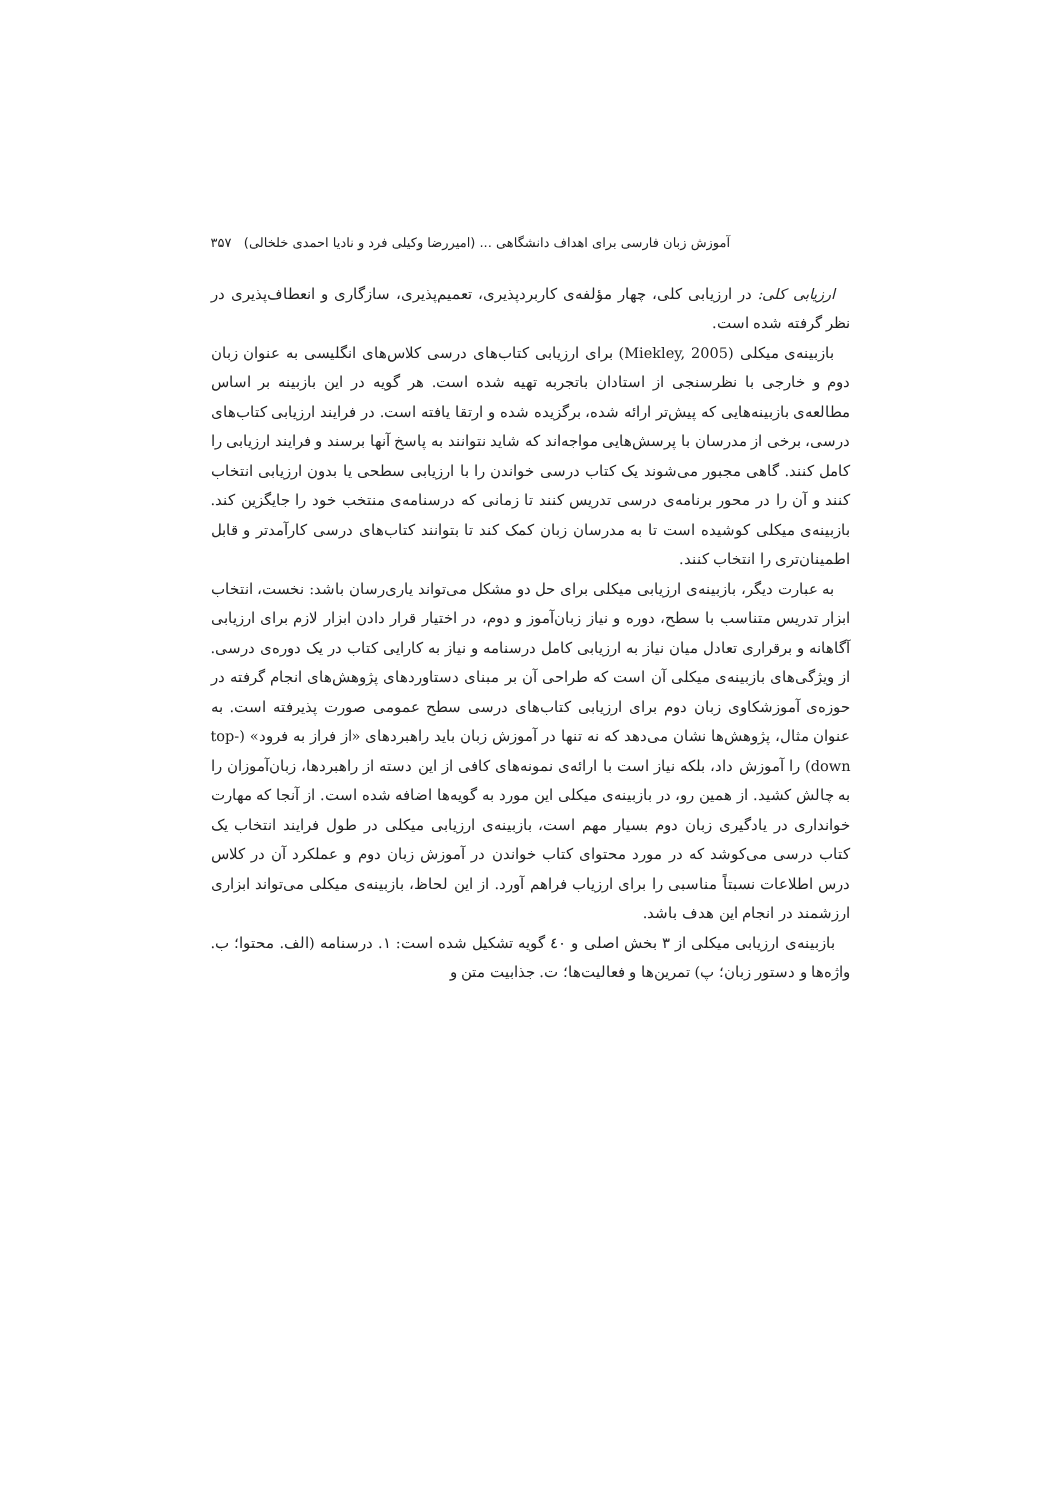آموزش زبان فارسی برای اهداف دانشگاهی ... (امیررضا وکیلی فرد و نادیا احمدی خلخالی) ۳۵۷
ارزیابی کلی: در ارزیابی کلی، چهار مؤلفه‌ی کاربردپذیری، تعمیم‌پذیری، سازگاری و انعطاف‌پذیری در نظر گرفته شده است.
بازبینه‌ی میکلی (Miekley, 2005) برای ارزیابی کتاب‌های درسی کلاس‌های انگلیسی به عنوان زبان دوم و خارجی با نظرسنجی از استادان باتجربه تهیه شده است. هر گویه در این بازبینه بر اساس مطالعه‌ی بازبینه‌هایی که پیش‌تر ارائه شده، برگزیده شده و ارتقا یافته است. در فرایند ارزیابی کتاب‌های درسی، برخی از مدرسان با پرسش‌هایی مواجه‌اند که شاید نتوانند به پاسخ آنها برسند و فرایند ارزیابی را کامل کنند. گاهی مجبور می‌شوند یک کتاب درسی خواندن را با ارزیابی سطحی یا بدون ارزیابی انتخاب کنند و آن را در محور برنامه‌ی درسی تدریس کنند تا زمانی که درسنامه‌ی منتخب خود را جایگزین کند. بازبینه‌ی میکلی کوشیده است تا به مدرسان زبان کمک کند تا بتوانند کتاب‌های درسی کارآمدتر و قابل اطمینان‌تری را انتخاب کنند.
به عبارت دیگر، بازبینه‌ی ارزیابی میکلی برای حل دو مشکل می‌تواند یاری‌رسان باشد: نخست، انتخاب ابزار تدریس متناسب با سطح، دوره و نیاز زبان‌آموز و دوم، در اختیار قرار دادن ابزار لازم برای ارزیابی آگاهانه و برقراری تعادل میان نیاز به ارزیابی کامل درسنامه و نیاز به کارایی کتاب در یک دوره‌ی درسی. از ویژگی‌های بازبینه‌ی میکلی آن است که طراحی آن بر مبنای دستاوردهای پژوهش‌های انجام گرفته در حوزه‌ی آموزشکاوی زبان دوم برای ارزیابی کتاب‌های درسی سطح عمومی صورت پذیرفته است. به عنوان مثال، پژوهش‌ها نشان می‌دهد که نه تنها در آموزش زبان باید راهبردهای «از فراز به فرود» (top-down) را آموزش داد، بلکه نیاز است با ارائه‌ی نمونه‌های کافی از این دسته از راهبردها، زبان‌آموزان را به چالش کشید. از همین رو، در بازبینه‌ی میکلی این مورد به گویه‌ها اضافه شده است. از آنجا که مهارت خوانداری در یادگیری زبان دوم بسیار مهم است، بازبینه‌ی ارزیابی میکلی در طول فرایند انتخاب یک کتاب درسی می‌کوشد که در مورد محتوای کتاب خواندن در آموزش زبان دوم و عملکرد آن در کلاس درس اطلاعات نسبتاً مناسبی را برای ارزیاب فراهم آورد. از این لحاظ، بازبینه‌ی میکلی می‌تواند ابزاری ارزشمند در انجام این هدف باشد.
بازبینه‌ی ارزیابی میکلی از ۳ بخش اصلی و ٤٠ گویه تشکیل شده است: ۱. درسنامه (الف. محتوا؛ ب. واژه‌ها و دستور زبان؛ پ) تمرین‌ها و فعالیت‌ها؛ ت. جذابیت متن و